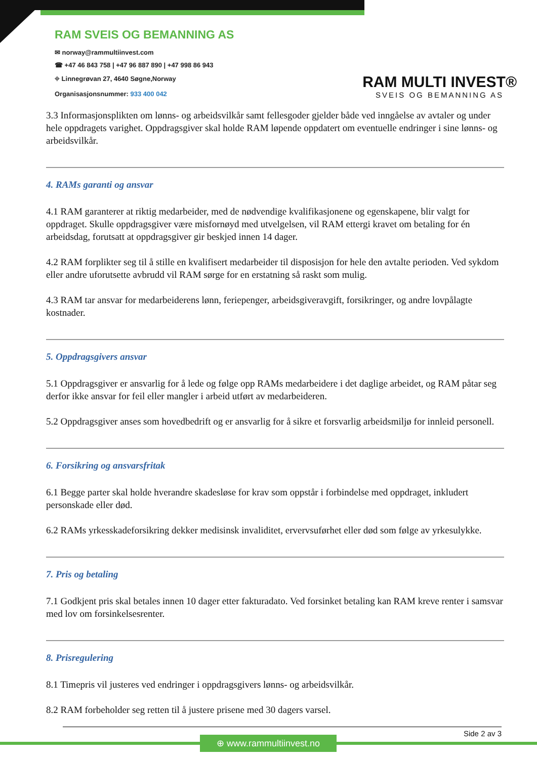RAM SVEIS OG BEMANNING AS
✉ norway@rammultiinvest.com
☎ +47 46 843 758 | +47 96 887 890 | +47 998 86 943
⌖ Linnegrøvan 27, 4640 Søgne,Norway
Organisasjonsnummer: 933 400 042
RAM MULTI INVEST®
SVEIS OG BEMANNING AS
3.3 Informasjonsplikten om lønns- og arbeidsvilkår samt fellesgoder gjelder både ved inngåelse av avtaler og under hele oppdragets varighet. Oppdragsgiver skal holde RAM løpende oppdatert om eventuelle endringer i sine lønns- og arbeidsvilkår.
4. RAMs garanti og ansvar
4.1 RAM garanterer at riktig medarbeider, med de nødvendige kvalifikasjonene og egenskapene, blir valgt for oppdraget. Skulle oppdragsgiver være misfornøyd med utvelgelsen, vil RAM ettergi kravet om betaling for én arbeidsdag, forutsatt at oppdragsgiver gir beskjed innen 14 dager.
4.2 RAM forplikter seg til å stille en kvalifisert medarbeider til disposisjon for hele den avtalte perioden. Ved sykdom eller andre uforutsette avbrudd vil RAM sørge for en erstatning så raskt som mulig.
4.3 RAM tar ansvar for medarbeiderens lønn, feriepenger, arbeidsgiveravgift, forsikringer, og andre lovpålagte kostnader.
5. Oppdragsgivers ansvar
5.1 Oppdragsgiver er ansvarlig for å lede og følge opp RAMs medarbeidere i det daglige arbeidet, og RAM påtar seg derfor ikke ansvar for feil eller mangler i arbeid utført av medarbeideren.
5.2 Oppdragsgiver anses som hovedbedrift og er ansvarlig for å sikre et forsvarlig arbeidsmiljø for innleid personell.
6. Forsikring og ansvarsfritak
6.1 Begge parter skal holde hverandre skadesløse for krav som oppstår i forbindelse med oppdraget, inkludert personskade eller død.
6.2 RAMs yrkesskadeforsikring dekker medisinsk invaliditet, ervervsuførhet eller død som følge av yrkesulykke.
7. Pris og betaling
7.1 Godkjent pris skal betales innen 10 dager etter fakturadato. Ved forsinket betaling kan RAM kreve renter i samsvar med lov om forsinkelsesrenter.
8. Prisregulering
8.1 Timepris vil justeres ved endringer i oppdragsgivers lønns- og arbeidsvilkår.
8.2 RAM forbeholder seg retten til å justere prisene med 30 dagers varsel.
Side 2 av 3
⊕ www.rammultiinvest.no